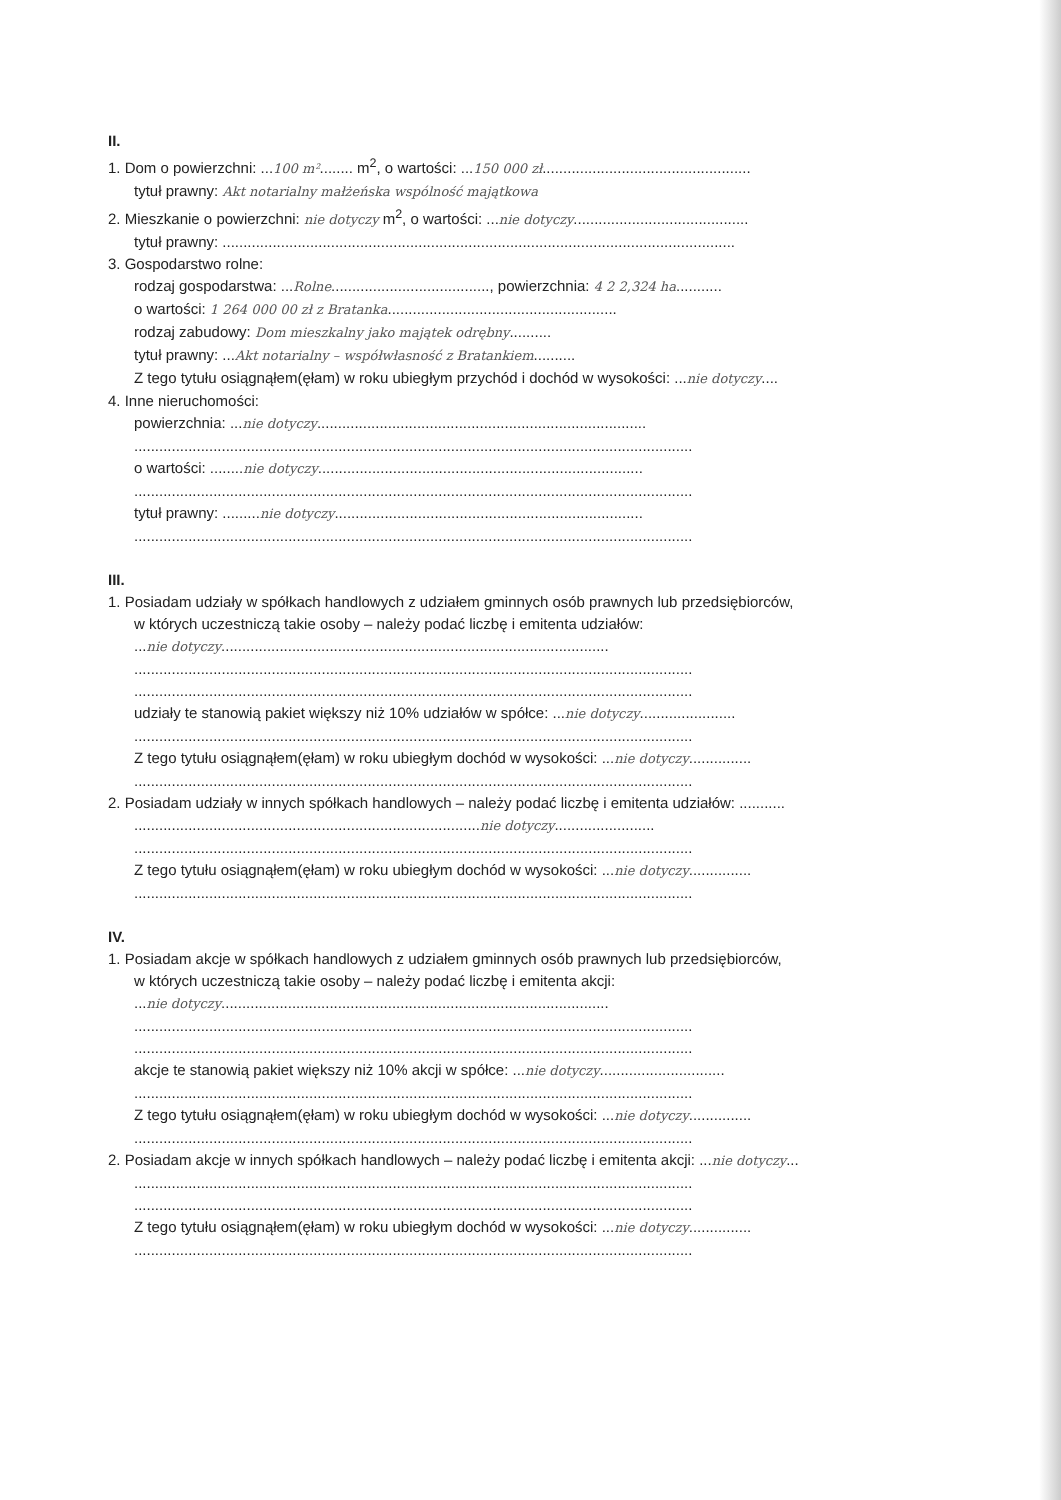II.
1. Dom o powierzchni: ...100 m²........ m<sup>2</sup>, o wartości: ...150 000 zł..................................................
tytuł prawny: Akt notarialny małżeńska wspólność majątkowa
2. Mieszkanie o powierzchni: nie dotyczy m<sup>2</sup>, o wartości: ...nie dotyczy..........................................
tytuł prawny: ...........................................................................................................................
3. Gospodarstwo rolne:
rodzaj gospodarstwa: ...Rolne......................................, powierzchnia: 4 2 2,324 ha...........
o wartości: 1 264 000 00 zł z Bratanka.......................................................
rodzaj zabudowy: Dom mieszkalny jako majątek odrębny..........
tytuł prawny: ...Akt notarialny – współwłasność z Bratankiem..........
Z tego tytułu osiągnąłem(ęłam) w roku ubiegłym przychód i dochód w wysokości: ...nie dotyczy....
4. Inne nieruchomości:
powierzchnia: ...nie dotyczy...............................................................................
......................................................................................................................................
o wartości: ........nie dotyczy..............................................................................
......................................................................................................................................
tytuł prawny: .........nie dotyczy..........................................................................
......................................................................................................................................
III.
1. Posiadam udziały w spółkach handlowych z udziałem gminnych osób prawnych lub przedsiębiorców,
w których uczestniczą takie osoby – należy podać liczbę i emitenta udziałów:
...nie dotyczy.............................................................................................
......................................................................................................................................
......................................................................................................................................
udziały te stanowią pakiet większy niż 10% udziałów w spółce: ...nie dotyczy.......................
......................................................................................................................................
Z tego tytułu osiągnąłem(ęłam) w roku ubiegłym dochód w wysokości: ...nie dotyczy...............
......................................................................................................................................
2. Posiadam udziały w innych spółkach handlowych – należy podać liczbę i emitenta udziałów: ...........
...................................................................................nie dotyczy........................
......................................................................................................................................
Z tego tytułu osiągnąłem(ęłam) w roku ubiegłym dochód w wysokości: ...nie dotyczy...............
......................................................................................................................................
IV.
1. Posiadam akcje w spółkach handlowych z udziałem gminnych osób prawnych lub przedsiębiorców,
w których uczestniczą takie osoby – należy podać liczbę i emitenta akcji:
...nie dotyczy.............................................................................................
......................................................................................................................................
......................................................................................................................................
akcje te stanowią pakiet większy niż 10% akcji w spółce: ...nie dotyczy..............................
......................................................................................................................................
Z tego tytułu osiągnąłem(ęłam) w roku ubiegłym dochód w wysokości: ...nie dotyczy...............
......................................................................................................................................
2. Posiadam akcje w innych spółkach handlowych – należy podać liczbę i emitenta akcji: ...nie dotyczy...
......................................................................................................................................
......................................................................................................................................
Z tego tytułu osiągnąłem(ęłam) w roku ubiegłym dochód w wysokości: ...nie dotyczy...............
......................................................................................................................................